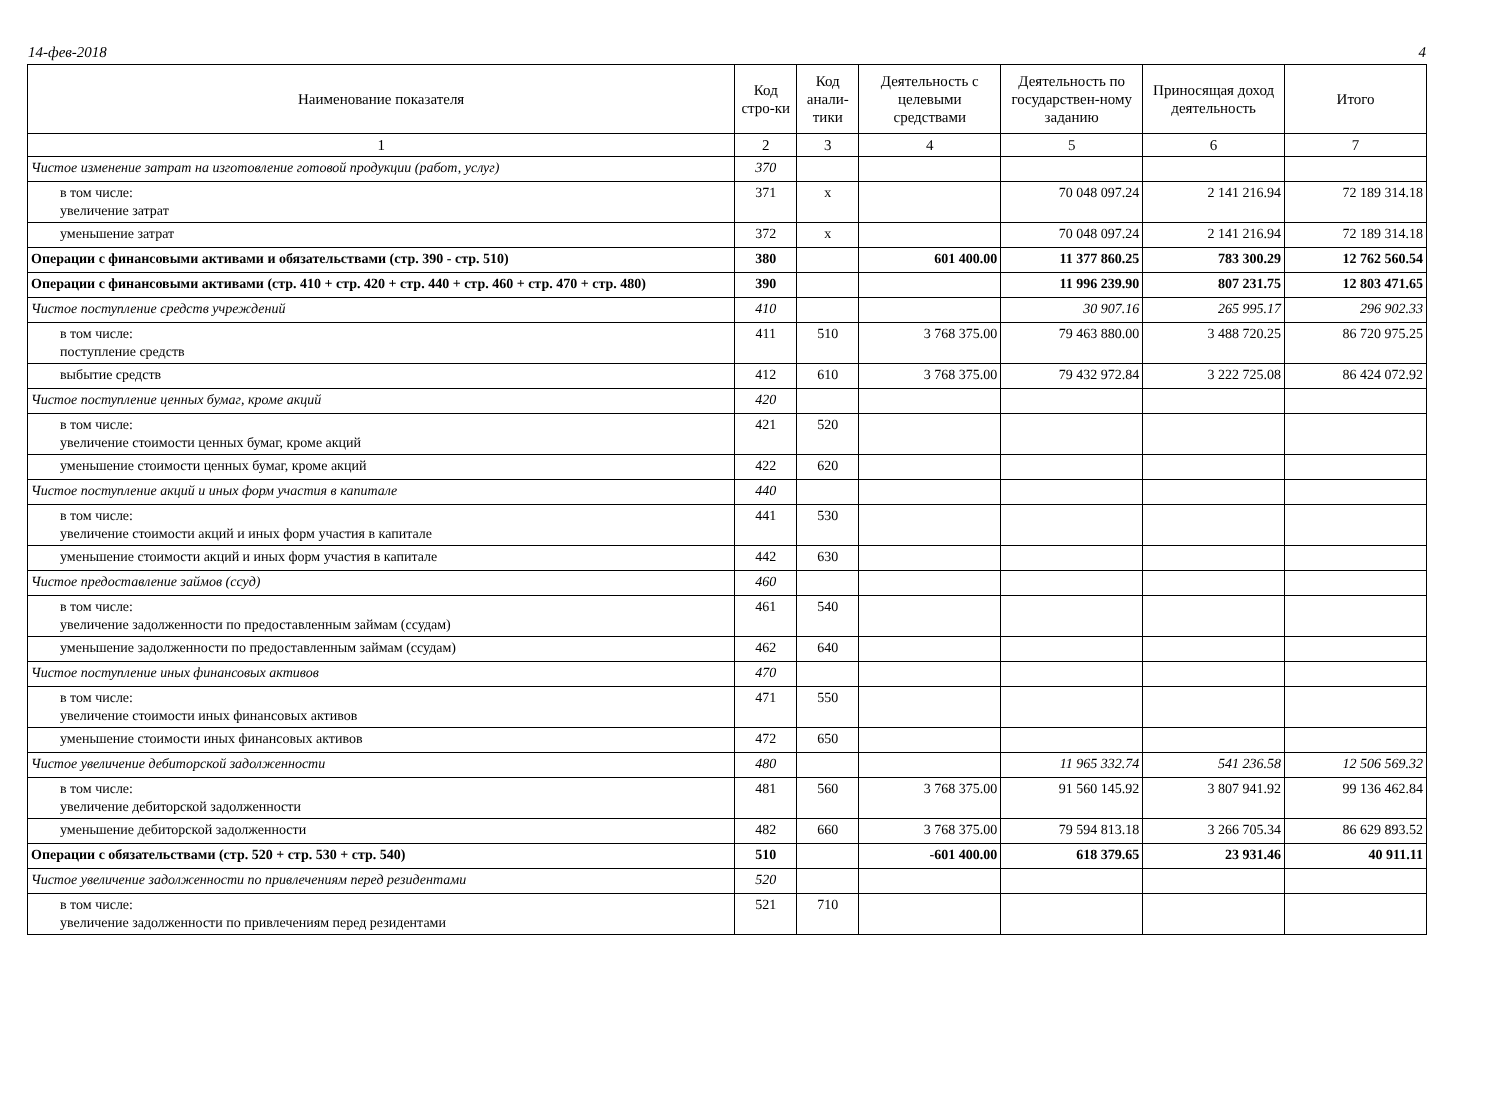14-фев-2018 4
| Наименование показателя | Код стро-ки | Код анали-тики | Деятельность с целевыми средствами | Деятельность по государствен-ному заданию | Приносящая доход деятельность | Итого |
| --- | --- | --- | --- | --- | --- | --- |
| 1 | 2 | 3 | 4 | 5 | 6 | 7 |
| Чистое изменение затрат на изготовление готовой продукции (работ, услуг) | 370 | | | | | |
| в том числе: увеличение затрат | 371 | x | | 70 048 097.24 | 2 141 216.94 | 72 189 314.18 |
| уменьшение затрат | 372 | x | | 70 048 097.24 | 2 141 216.94 | 72 189 314.18 |
| Операции с финансовыми активами и обязательствами (стр. 390 - стр. 510) | 380 | | 601 400.00 | 11 377 860.25 | 783 300.29 | 12 762 560.54 |
| Операции с финансовыми активами (стр. 410 + стр. 420 + стр. 440 + стр. 460 + стр. 470 + стр. 480) | 390 | | | 11 996 239.90 | 807 231.75 | 12 803 471.65 |
| Чистое поступление средств учреждений | 410 | | | 30 907.16 | 265 995.17 | 296 902.33 |
| в том числе: поступление средств | 411 | 510 | 3 768 375.00 | 79 463 880.00 | 3 488 720.25 | 86 720 975.25 |
| выбытие средств | 412 | 610 | 3 768 375.00 | 79 432 972.84 | 3 222 725.08 | 86 424 072.92 |
| Чистое поступление ценных бумаг, кроме акций | 420 | | | | | |
| в том числе: увеличение стоимости ценных бумаг, кроме акций | 421 | 520 | | | | |
| уменьшение стоимости ценных бумаг, кроме акций | 422 | 620 | | | | |
| Чистое поступление акций и иных форм участия в капитале | 440 | | | | | |
| в том числе: увеличение стоимости акций и иных форм участия в капитале | 441 | 530 | | | | |
| уменьшение стоимости акций и иных форм участия в капитале | 442 | 630 | | | | |
| Чистое предоставление займов (ссуд) | 460 | | | | | |
| в том числе: увеличение задолженности по предоставленным займам (ссудам) | 461 | 540 | | | | |
| уменьшение задолженности по предоставленным займам (ссудам) | 462 | 640 | | | | |
| Чистое поступление иных финансовых активов | 470 | | | | | |
| в том числе: увеличение стоимости иных финансовых активов | 471 | 550 | | | | |
| уменьшение стоимости иных финансовых активов | 472 | 650 | | | | |
| Чистое увеличение дебиторской задолженности | 480 | | | 11 965 332.74 | 541 236.58 | 12 506 569.32 |
| в том числе: увеличение дебиторской задолженности | 481 | 560 | 3 768 375.00 | 91 560 145.92 | 3 807 941.92 | 99 136 462.84 |
| уменьшение дебиторской задолженности | 482 | 660 | 3 768 375.00 | 79 594 813.18 | 3 266 705.34 | 86 629 893.52 |
| Операции с обязательствами (стр. 520 + стр. 530 + стр. 540) | 510 | | -601 400.00 | 618 379.65 | 23 931.46 | 40 911.11 |
| Чистое увеличение задолженности по привлечениям перед резидентами | 520 | | | | | |
| в том числе: увеличение задолженности по привлечениям перед резидентами | 521 | 710 | | | | |